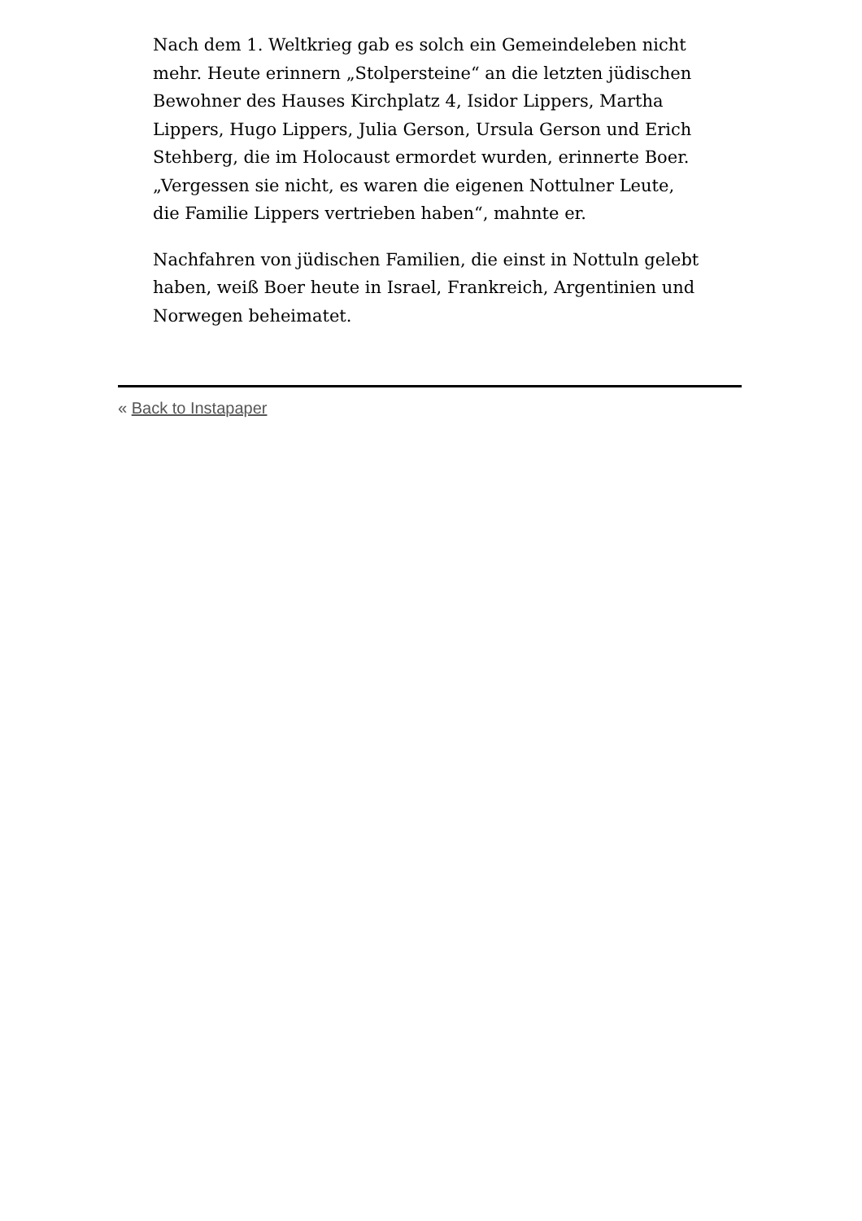Nach dem 1. Weltkrieg gab es solch ein Gemeindeleben nicht mehr. Heute erinnern „Stolpersteine“ an die letzten jüdischen Bewohner des Hauses Kirchplatz 4, Isidor Lippers, Martha Lippers, Hugo Lippers, Julia Gerson, Ursula Gerson und Erich Stehberg, die im Holocaust ermordet wurden, erinnerte Boer. „Vergessen sie nicht, es waren die eigenen Nottulner Leute, die Familie Lippers vertrieben haben“, mahnte er.
Nachfahren von jüdischen Familien, die einst in Nottuln gelebt haben, weiß Boer heute in Israel, Frankreich, Argentinien und Norwegen beheimatet.
« Back to Instapaper